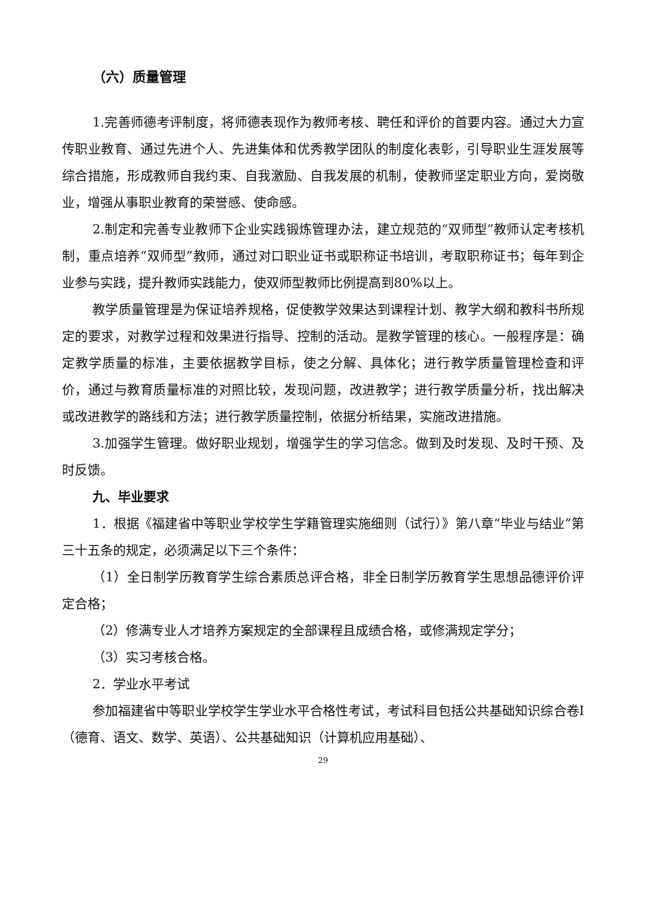（六）质量管理
1.完善师德考评制度，将师德表现作为教师考核、聘任和评价的首要内容。通过大力宣传职业教育、通过先进个人、先进集体和优秀教学团队的制度化表彰，引导职业生涯发展等综合措施，形成教师自我约束、自我激励、自我发展的机制，使教师坚定职业方向，爱岗敬业，增强从事职业教育的荣誉感、使命感。
2.制定和完善专业教师下企业实践锻炼管理办法，建立规范的“双师型”教师认定考核机制，重点培养“双师型”教师，通过对口职业证书或职称证书培训，考取职称证书；每年到企业参与实践，提升教师实践能力，使双师型教师比例提高到80%以上。
教学质量管理是为保证培养规格，促使教学效果达到课程计划、教学大纲和教科书所规定的要求，对教学过程和效果进行指导、控制的活动。是教学管理的核心。一般程序是：确定教学质量的标准，主要依据教学目标，使之分解、具体化；进行教学质量管理检查和评价，通过与教育质量标准的对照比较，发现问题，改进教学；进行教学质量分析，找出解决或改进教学的路线和方法；进行教学质量控制，依据分析结果，实施改进措施。
3.加强学生管理。做好职业规划，增强学生的学习信念。做到及时发现、及时干预、及时反馈。
九、毕业要求
1．根据《福建省中等职业学校学生学籍管理实施细则（试行）》第八章“毕业与结业”第三十五条的规定，必须满足以下三个条件：
（1）全日制学历教育学生综合素质总评合格，非全日制学历教育学生思想品德评价评定合格；
（2）修满专业人才培养方案规定的全部课程且成绩合格，或修满规定学分；
（3）实习考核合格。
2．学业水平考试
参加福建省中等职业学校学生学业水平合格性考试，考试科目包括公共基础知识综合卷Ⅰ（德育、语文、数学、英语）、公共基础知识（计算机应用基础）、
29